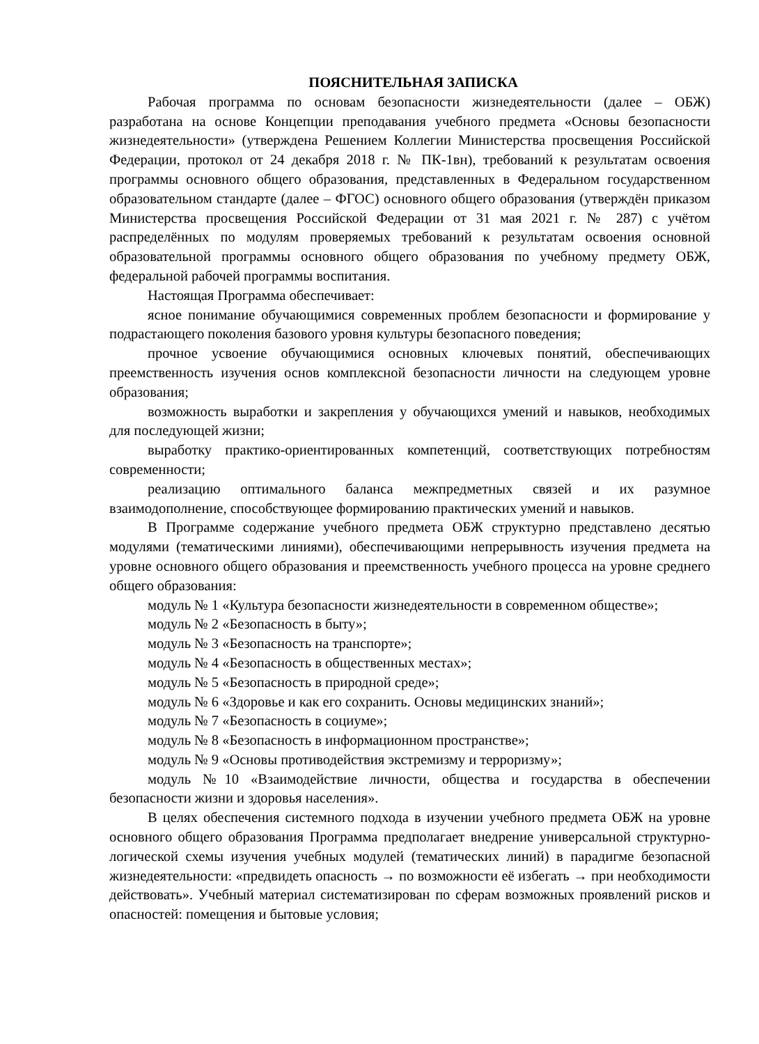ПОЯСНИТЕЛЬНАЯ ЗАПИСКА
Рабочая программа по основам безопасности жизнедеятельности (далее – ОБЖ) разработана на основе Концепции преподавания учебного предмета «Основы безопасности жизнедеятельности» (утверждена Решением Коллегии Министерства просвещения Российской Федерации, протокол от 24 декабря 2018 г. № ПК-1вн), требований к результатам освоения программы основного общего образования, представленных в Федеральном государственном образовательном стандарте (далее – ФГОС) основного общего образования (утверждён приказом Министерства просвещения Российской Федерации от 31 мая 2021 г. № 287) с учётом распределённых по модулям проверяемых требований к результатам освоения основной образовательной программы основного общего образования по учебному предмету ОБЖ, федеральной рабочей программы воспитания.
Настоящая Программа обеспечивает:
ясное понимание обучающимися современных проблем безопасности и формирование у подрастающего поколения базового уровня культуры безопасного поведения;
прочное усвоение обучающимися основных ключевых понятий, обеспечивающих преемственность изучения основ комплексной безопасности личности на следующем уровне образования;
возможность выработки и закрепления у обучающихся умений и навыков, необходимых для последующей жизни;
выработку практико-ориентированных компетенций, соответствующих потребностям современности;
реализацию оптимального баланса межпредметных связей и их разумное взаимодополнение, способствующее формированию практических умений и навыков.
В Программе содержание учебного предмета ОБЖ структурно представлено десятью модулями (тематическими линиями), обеспечивающими непрерывность изучения предмета на уровне основного общего образования и преемственность учебного процесса на уровне среднего общего образования:
модуль № 1 «Культура безопасности жизнедеятельности в современном обществе»;
модуль № 2 «Безопасность в быту»;
модуль № 3 «Безопасность на транспорте»;
модуль № 4 «Безопасность в общественных местах»;
модуль № 5 «Безопасность в природной среде»;
модуль № 6 «Здоровье и как его сохранить. Основы медицинских знаний»;
модуль № 7 «Безопасность в социуме»;
модуль № 8 «Безопасность в информационном пространстве»;
модуль № 9 «Основы противодействия экстремизму и терроризму»;
модуль №10 «Взаимодействие личности, общества и государства в обеспечении безопасности жизни и здоровья населения».
В целях обеспечения системного подхода в изучении учебного предмета ОБЖ на уровне основного общего образования Программа предполагает внедрение универсальной структурно-логической схемы изучения учебных модулей (тематических линий) в парадигме безопасной жизнедеятельности: «предвидеть опасность → по возможности её избегать → при необходимости действовать». Учебный материал систематизирован по сферам возможных проявлений рисков и опасностей: помещения и бытовые условия;